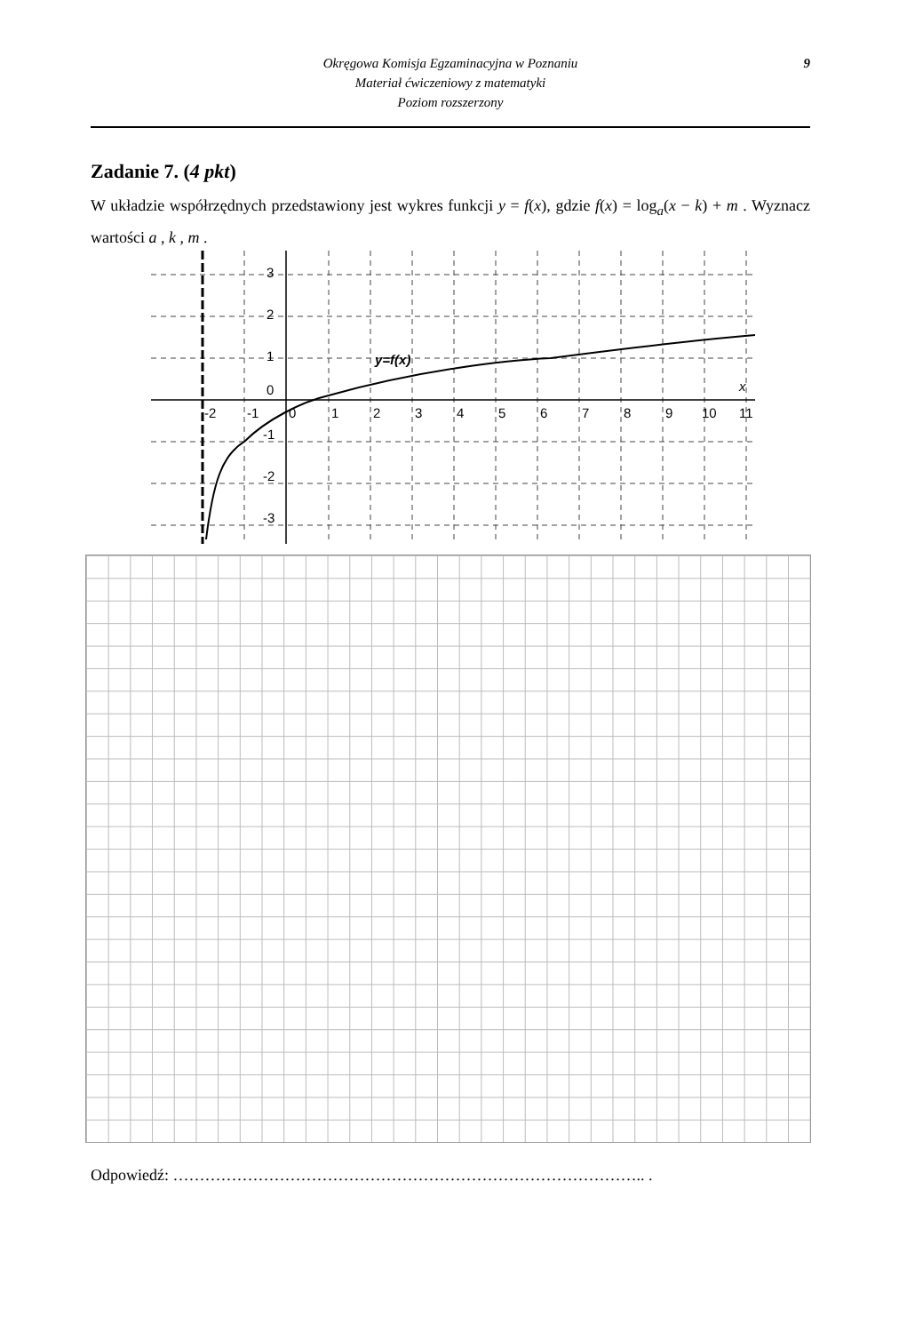Okręgowa Komisja Egzaminacyjna w Poznaniu
Materiał ćwiczeniowy z matematyki
Poziom rozszerzony
9
Zadanie 7. (4 pkt)
W układzie współrzędnych przedstawiony jest wykres funkcji y = f(x), gdzie f(x) = log<sub>a</sub>(x − k) + m . Wyznacz wartości a , k , m .
3
2
1
0
-1
-2
-3
-2
-1
0
1
2
3
4
5
6
7
8
9
10
11
x
y=f(x)
Odpowiedź: …………………………………………………………………………….. .